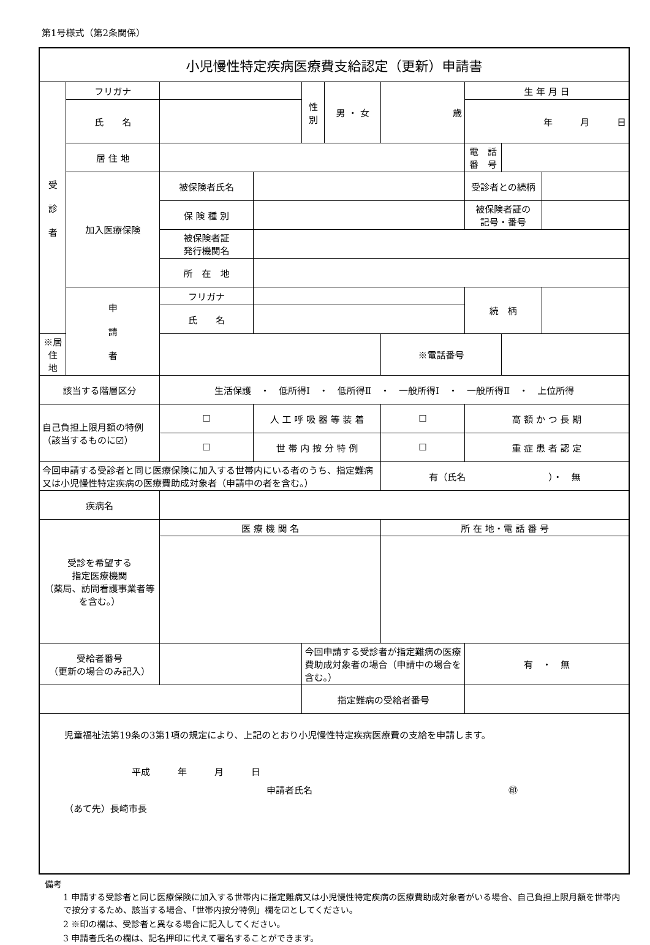第1号様式（第2条関係）
| 小児慢性特定疾病医療費支給認定（更新）申請書 | | | | | | | | | |
| 受 診 者 | フリガナ | | | 性 別 | 男 ・ 女 | 歳 | 生 年 月 日 | | |
| | 氏 名 | | | | | | 年 月 日 | | |
| | 居 住 地 | | | | | | 電 話 番 号 | | |
| | 加入医療保険 | 被保険者氏名 | | | | | 受診者との続柄 | | |
| | | 保 険 種 別 | | | | | 被保険者証の 記号・番号 | | |
| | | 被保険者証 発行機関名 | | | | | | | |
| | | 所 在 地 | | | | | | | |
| | 申 請 者 | フリガナ | | | | | 続 柄 | | |
| | | 氏 名 | | | | | | | |
| ※居 住 地 | | | | | | ※電話番号 | | | |
| 該当する階層区分 | | 生活保護 ・ 低所得Ⅰ ・ 低所得Ⅱ ・ 一般所得Ⅰ ・ 一般所得Ⅱ ・ 上位所得 | | | | | | | |
| 自己負担上限月額の特例 （該当するものに☑） | | ☐ | 人 工 呼 吸 器 等 装 着 | | | ☐ | 高 額 か つ 長 期 | | |
| | | ☐ | 世 帯 内 按 分 特 例 | | | ☐ | 重 症 患 者 認 定 | | |
| 今回申請する受診者と同じ医療保険に加入する世帯内にいる者のうち、指定難病又は小児慢性特定疾病の医療費助成対象者（申請中の者を含む。） | | | | | | 有（氏名 ）・ 無 | | | |
| 疾病名 | | | | | | | | | |
| 受診を希望する 指定医療機関 （薬局、訪問看護事業者等を含む。） | | 医 療 機 関 名 | | | | 所 在 地・電 話 番 号 | | | |
| 受給者番号 （更新の場合のみ記入） | | | | 今回申請する受診者が指定難病の医療費助成対象者の場合（申請中の場合を含む。） | | | 有 ・ 無 | | |
| | | | | 指定難病の受給者番号 | | | | | |
| 児童福祉法第19条の3第1項の規定により、上記のとおり小児慢性特定疾病医療費の支給を申請します。 平成 年 月 日 申請者氏名 ㊞ （あて先）長崎市長 | | | | | | | | | |
備考
1 申請する受診者と同じ医療保険に加入する世帯内に指定難病又は小児慢性特定疾病の医療費助成対象者がいる場合、自己負担上限月額を世帯内で按分するため、該当する場合、「世帯内按分特例」欄を☑としてください。
2 ※印の欄は、受診者と異なる場合に記入してください。
3 申請者氏名の欄は、記名押印に代えて署名することができます。